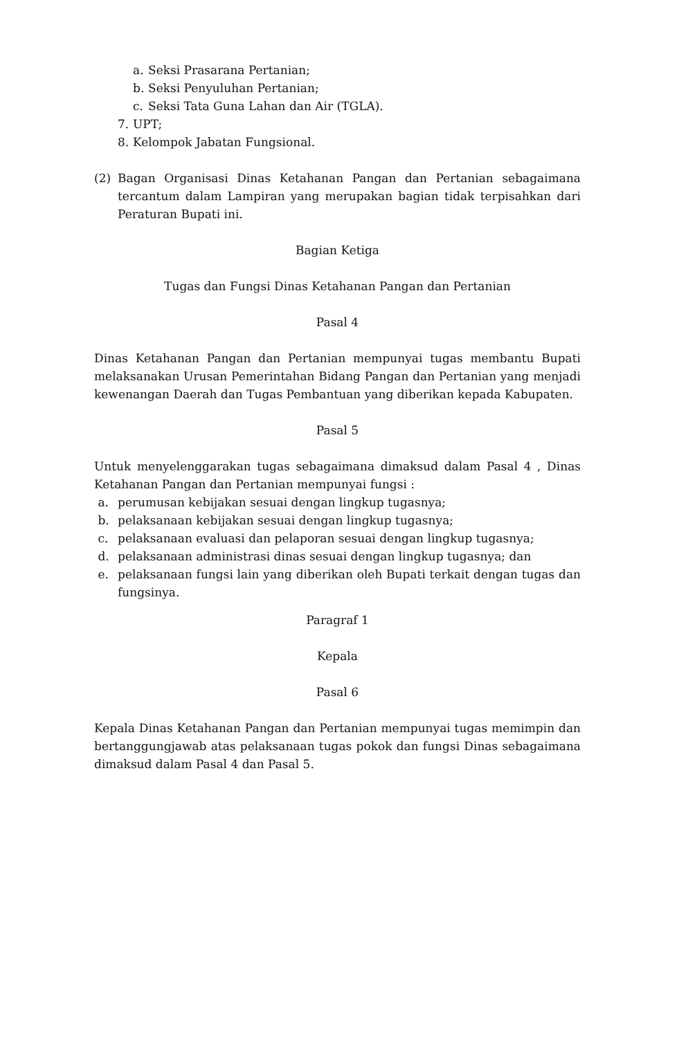a. Seksi Prasarana Pertanian;
b. Seksi Penyuluhan Pertanian;
c. Seksi Tata Guna Lahan dan Air (TGLA).
7. UPT;
8. Kelompok Jabatan Fungsional.
(2) Bagan Organisasi Dinas Ketahanan Pangan dan Pertanian sebagaimana tercantum dalam Lampiran yang merupakan bagian tidak terpisahkan dari Peraturan Bupati ini.
Bagian Ketiga
Tugas dan Fungsi Dinas Ketahanan Pangan dan Pertanian
Pasal 4
Dinas Ketahanan Pangan dan Pertanian mempunyai tugas membantu Bupati melaksanakan Urusan Pemerintahan Bidang Pangan dan Pertanian yang menjadi kewenangan Daerah dan Tugas Pembantuan yang diberikan kepada Kabupaten.
Pasal 5
Untuk menyelenggarakan tugas sebagaimana dimaksud dalam Pasal 4 , Dinas Ketahanan Pangan dan Pertanian mempunyai fungsi :
a. perumusan kebijakan sesuai dengan lingkup tugasnya;
b. pelaksanaan kebijakan sesuai dengan lingkup tugasnya;
c. pelaksanaan evaluasi dan pelaporan sesuai dengan lingkup tugasnya;
d. pelaksanaan administrasi dinas sesuai dengan lingkup tugasnya; dan
e. pelaksanaan fungsi lain yang diberikan oleh Bupati terkait dengan tugas dan fungsinya.
Paragraf 1
Kepala
Pasal 6
Kepala Dinas Ketahanan Pangan dan Pertanian mempunyai tugas memimpin dan bertanggungjawab atas pelaksanaan tugas pokok dan fungsi Dinas sebagaimana dimaksud dalam Pasal 4 dan Pasal 5.